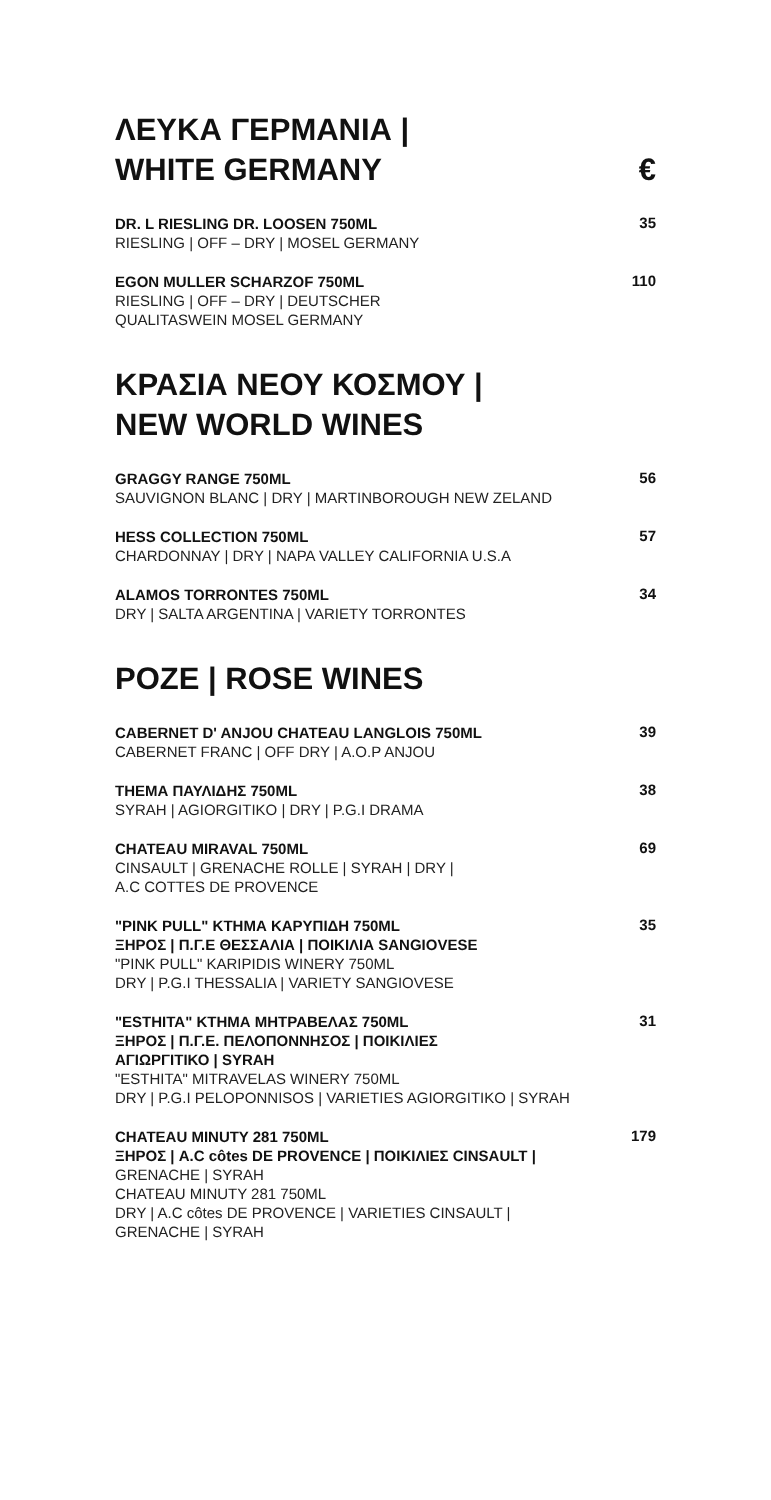ΛΕΥΚΑ ΓΕΡΜΑΝΙΑ |
WHITE GERMANY
€
DR. L RIESLING DR. LOOSEN 750ML
RIESLING | OFF – DRY | MOSEL GERMANY
35
EGON MULLER SCHARZOF 750ML
RIESLING | OFF – DRY | DEUTSCHER
QUALITASWEIN MOSEL GERMANY
110
ΚΡΑΣΙΑ ΝΕΟΥ ΚΟΣΜΟΥ |
NEW WORLD WINES
GRAGGY RANGE 750ML
SAUVIGNON BLANC | DRY | MARTINBOROUGH NEW ZELAND
56
HESS COLLECTION 750ML
CHARDONNAY | DRY | NAPA VALLEY CALIFORNIA U.S.A
57
ALAMOS TORRONTES 750ML
DRY | SALTA ARGENTINA | VARIETY TORRONTES
34
ΡΟΖΕ | ROSE WINES
CABERNET D' ANJOU CHATEAU LANGLOIS 750ML
CABERNET FRANC | OFF DRY | A.O.P ANJOU
39
ΤΗΕΜΑ ΠΑΥΛΙΔΗΣ 750ML
SYRAH | AGIORGITIKO | DRY | P.G.I DRAMA
38
CHATEAU MIRAVAL 750ML
CINSAULT | GRENACHE ROLLE | SYRAH | DRY |
A.C COTTES DE PROVENCE
69
"PINK PULL" ΚΤΗΜΑ ΚΑΡΥΠΙΔΗ 750ML
ΞΗΡΟΣ | Π.Γ.Ε ΘΕΣΣΑΛΙΑ | ΠΟΙΚΙΛΙΑ SANGIOVESE
"PINK PULL" KARIPIDIS WINERY 750ML
DRY | P.G.I THESSALIA | VARIETY SANGIOVESE
35
"ΕSTHITA" ΚΤΗΜΑ ΜΗΤΡΑΒΕΛΑΣ 750ML
ΞΗΡΟΣ | Π.Γ.Ε. ΠΕΛΟΠΟΝΝΗΣΟΣ | ΠΟΙΚΙΛΙΕΣ
ΑΓΙΩΡΓΙΤΙΚΟ | SYRAH
"ESTHITA" MITRAVELAS WINERY 750ML
DRY | P.G.I PELOPONNISOS | VARIETIES AGIORGITIKO | SYRAH
31
CHATEAU MINUTY 281 750ML
ΞΗΡΟΣ | A.C côtes DE PROVENCE | ΠΟΙΚΙΛΙΕΣ CINSAULT |
GRENACHE | SYRAH
CHATEAU MINUTY 281 750ML
DRY | A.C côtes DE PROVENCE | VARIETIES CINSAULT |
GRENACHE | SYRAH
179